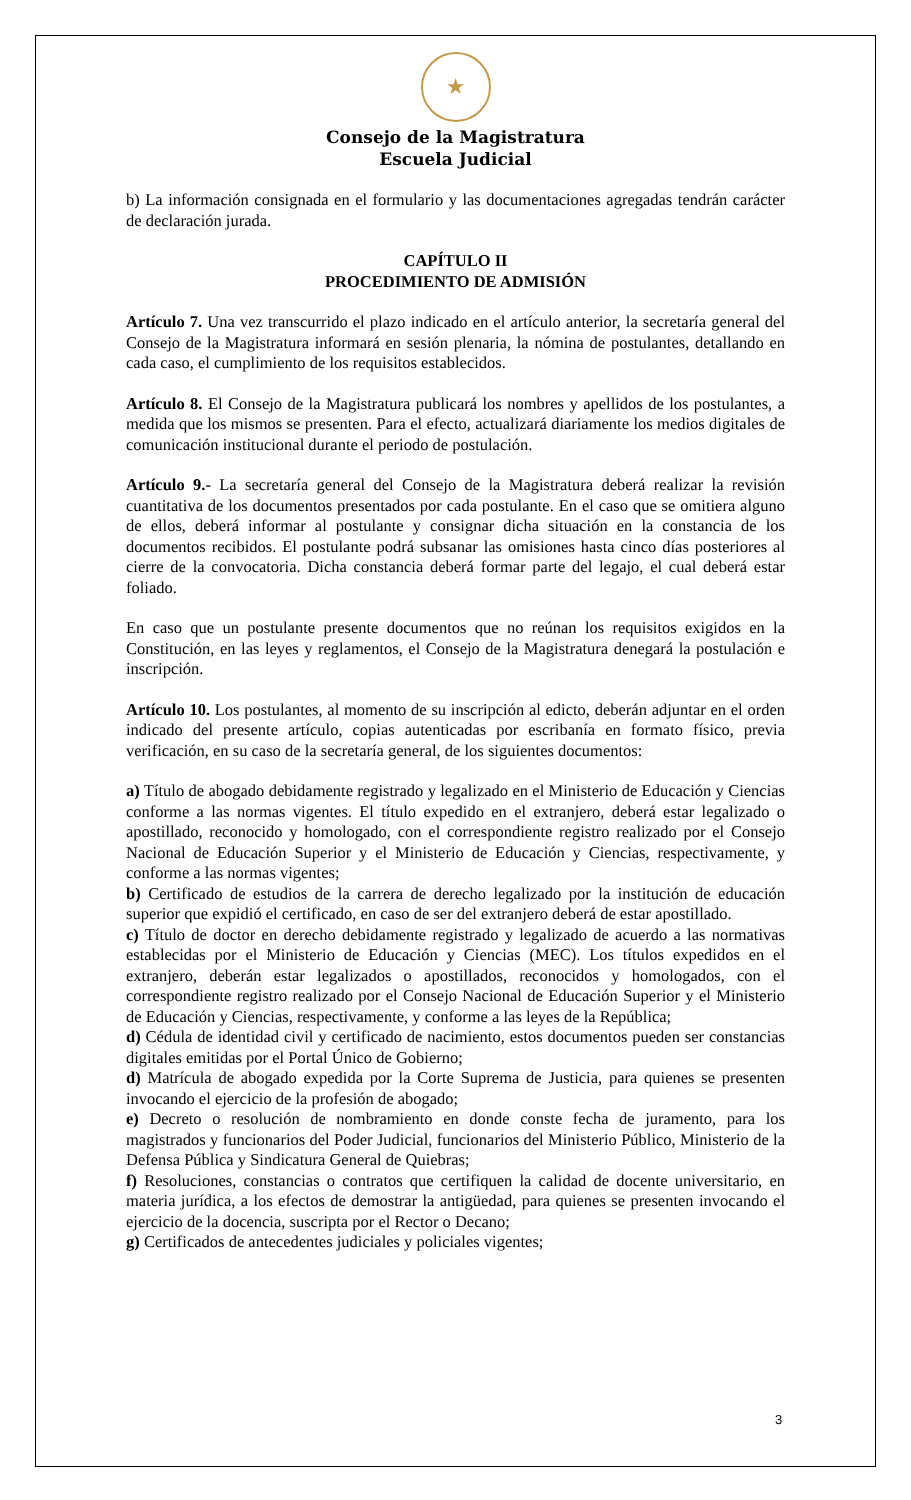★
Consejo de la Magistratura
Escuela Judicial
b) La información consignada en el formulario y las documentaciones agregadas tendrán carácter de declaración jurada.
CAPÍTULO II
PROCEDIMIENTO DE ADMISIÓN
Artículo 7. Una vez transcurrido el plazo indicado en el artículo anterior, la secretaría general del Consejo de la Magistratura informará en sesión plenaria, la nómina de postulantes, detallando en cada caso, el cumplimiento de los requisitos establecidos.
Artículo 8. El Consejo de la Magistratura publicará los nombres y apellidos de los postulantes, a medida que los mismos se presenten. Para el efecto, actualizará diariamente los medios digitales de comunicación institucional durante el periodo de postulación.
Artículo 9.- La secretaría general del Consejo de la Magistratura deberá realizar la revisión cuantitativa de los documentos presentados por cada postulante. En el caso que se omitiera alguno de ellos, deberá informar al postulante y consignar dicha situación en la constancia de los documentos recibidos. El postulante podrá subsanar las omisiones hasta cinco días posteriores al cierre de la convocatoria. Dicha constancia deberá formar parte del legajo, el cual deberá estar foliado.
En caso que un postulante presente documentos que no reúnan los requisitos exigidos en la Constitución, en las leyes y reglamentos, el Consejo de la Magistratura denegará la postulación e inscripción.
Artículo 10. Los postulantes, al momento de su inscripción al edicto, deberán adjuntar en el orden indicado del presente artículo, copias autenticadas por escribanía en formato físico, previa verificación, en su caso de la secretaría general, de los siguientes documentos:
a) Título de abogado debidamente registrado y legalizado en el Ministerio de Educación y Ciencias conforme a las normas vigentes. El título expedido en el extranjero, deberá estar legalizado o apostillado, reconocido y homologado, con el correspondiente registro realizado por el Consejo Nacional de Educación Superior y el Ministerio de Educación y Ciencias, respectivamente, y conforme a las normas vigentes;
b) Certificado de estudios de la carrera de derecho legalizado por la institución de educación superior que expidió el certificado, en caso de ser del extranjero deberá de estar apostillado.
c) Título de doctor en derecho debidamente registrado y legalizado de acuerdo a las normativas establecidas por el Ministerio de Educación y Ciencias (MEC). Los títulos expedidos en el extranjero, deberán estar legalizados o apostillados, reconocidos y homologados, con el correspondiente registro realizado por el Consejo Nacional de Educación Superior y el Ministerio de Educación y Ciencias, respectivamente, y conforme a las leyes de la República;
d) Cédula de identidad civil y certificado de nacimiento, estos documentos pueden ser constancias digitales emitidas por el Portal Único de Gobierno;
d) Matrícula de abogado expedida por la Corte Suprema de Justicia, para quienes se presenten invocando el ejercicio de la profesión de abogado;
e) Decreto o resolución de nombramiento en donde conste fecha de juramento, para los magistrados y funcionarios del Poder Judicial, funcionarios del Ministerio Público, Ministerio de la Defensa Pública y Sindicatura General de Quiebras;
f) Resoluciones, constancias o contratos que certifiquen la calidad de docente universitario, en materia jurídica, a los efectos de demostrar la antigüedad, para quienes se presenten invocando el ejercicio de la docencia, suscripta por el Rector o Decano;
g) Certificados de antecedentes judiciales y policiales vigentes;
3